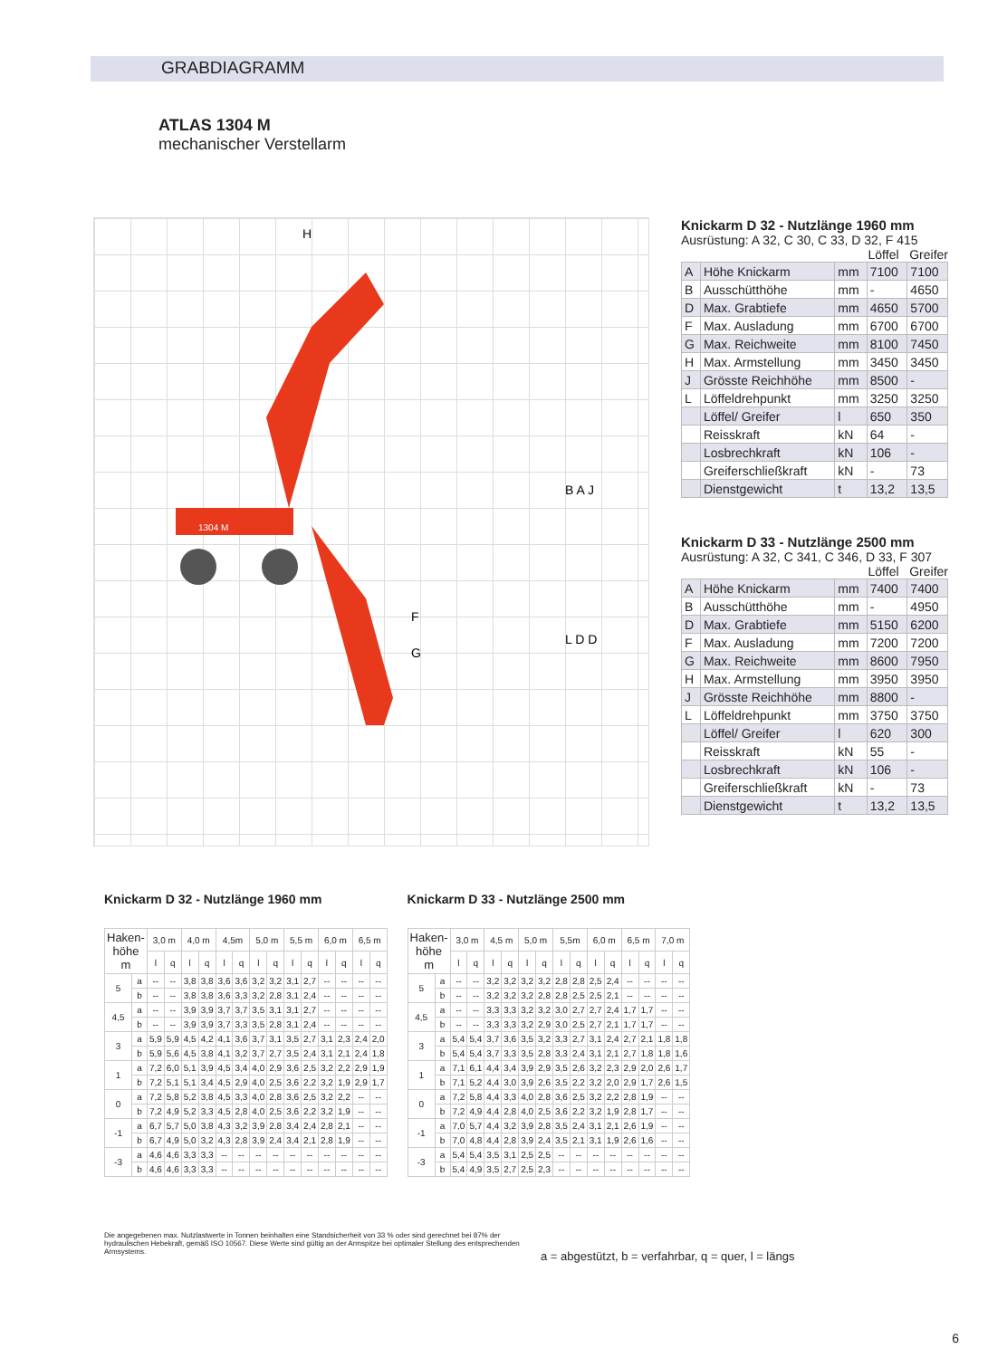GRABDIAGRAMM
ATLAS 1304 M
mechanischer Verstellarm
H
B A J
L D D
F
G
1304 M
Knickarm D 32 - Nutzlänge 1960 mm
Ausrüstung: A 32, C 30, C 33, D 32, F 415
Löffel Greifer
| A | Höhe Knickarm | mm | 7100 | 7100 |
| B | Ausschütthöhe | mm | - | 4650 |
| D | Max. Grabtiefe | mm | 4650 | 5700 |
| F | Max. Ausladung | mm | 6700 | 6700 |
| G | Max. Reichweite | mm | 8100 | 7450 |
| H | Max. Armstellung | mm | 3450 | 3450 |
| J | Grösste Reichhöhe | mm | 8500 | - |
| L | Löffeldrehpunkt | mm | 3250 | 3250 |
| | Löffel/ Greifer | l | 650 | 350 |
| | Reisskraft | kN | 64 | - |
| | Losbrechkraft | kN | 106 | - |
| | Greiferschließkraft | kN | - | 73 |
| | Dienstgewicht | t | 13,2 | 13,5 |
Knickarm D 33 - Nutzlänge 2500 mm
Ausrüstung: A 32, C 341, C 346, D 33, F 307
Löffel Greifer
| A | Höhe Knickarm | mm | 7400 | 7400 |
| B | Ausschütthöhe | mm | - | 4950 |
| D | Max. Grabtiefe | mm | 5150 | 6200 |
| F | Max. Ausladung | mm | 7200 | 7200 |
| G | Max. Reichweite | mm | 8600 | 7950 |
| H | Max. Armstellung | mm | 3950 | 3950 |
| J | Grösste Reichhöhe | mm | 8800 | - |
| L | Löffeldrehpunkt | mm | 3750 | 3750 |
| | Löffel/ Greifer | l | 620 | 300 |
| | Reisskraft | kN | 55 | - |
| | Losbrechkraft | kN | 106 | - |
| | Greiferschließkraft | kN | - | 73 |
| | Dienstgewicht | t | 13,2 | 13,5 |
Knickarm D 32 - Nutzlänge 1960 mm
| Haken- höhe m | | 3,0 m | | 4,0 m | | 4,5m | | 5,0 m | | 5,5 m | | 6,0 m | | 6,5 m | |
| --- | --- | --- | --- | --- | --- | --- | --- | --- | --- | --- | --- | --- | --- | --- | --- |
| | | l | q | l | q | l | q | l | q | l | q | l | q | l | q |
| 5 | a | -- | -- | 3,8 | 3,8 | 3,6 | 3,6 | 3,2 | 3,2 | 3,1 | 2,7 | -- | -- | -- | -- |
| | b | -- | -- | 3,8 | 3,8 | 3,6 | 3,3 | 3,2 | 2,8 | 3,1 | 2,4 | -- | -- | -- | -- |
| 4,5 | a | -- | -- | 3,9 | 3,9 | 3,7 | 3,7 | 3,5 | 3,1 | 3,1 | 2,7 | -- | -- | -- | -- |
| | b | -- | -- | 3,9 | 3,9 | 3,7 | 3,3 | 3,5 | 2,8 | 3,1 | 2,4 | -- | -- | -- | -- |
| 3 | a | 5,9 | 5,9 | 4,5 | 4,2 | 4,1 | 3,6 | 3,7 | 3,1 | 3,5 | 2,7 | 3,1 | 2,3 | 2,4 | 2,0 |
| | b | 5,9 | 5,6 | 4,5 | 3,8 | 4,1 | 3,2 | 3,7 | 2,7 | 3,5 | 2,4 | 3,1 | 2,1 | 2,4 | 1,8 |
| 1 | a | 7,2 | 6,0 | 5,1 | 3,9 | 4,5 | 3,4 | 4,0 | 2,9 | 3,6 | 2,5 | 3,2 | 2,2 | 2,9 | 1,9 |
| | b | 7,2 | 5,1 | 5,1 | 3,4 | 4,5 | 2,9 | 4,0 | 2,5 | 3,6 | 2,2 | 3,2 | 1,9 | 2,9 | 1,7 |
| 0 | a | 7,2 | 5,8 | 5,2 | 3,8 | 4,5 | 3,3 | 4,0 | 2,8 | 3,6 | 2,5 | 3,2 | 2,2 | -- | -- |
| | b | 7,2 | 4,9 | 5,2 | 3,3 | 4,5 | 2,8 | 4,0 | 2,5 | 3,6 | 2,2 | 3,2 | 1,9 | -- | -- |
| -1 | a | 6,7 | 5,7 | 5,0 | 3,8 | 4,3 | 3,2 | 3,9 | 2,8 | 3,4 | 2,4 | 2,8 | 2,1 | -- | -- |
| | b | 6,7 | 4,9 | 5,0 | 3,2 | 4,3 | 2,8 | 3,9 | 2,4 | 3,4 | 2,1 | 2,8 | 1,9 | -- | -- |
| -3 | a | 4,6 | 4,6 | 3,3 | 3,3 | -- | -- | -- | -- | -- | -- | -- | -- | -- | -- |
| | b | 4,6 | 4,6 | 3,3 | 3,3 | -- | -- | -- | -- | -- | -- | -- | -- | -- | -- |
Knickarm D 33 - Nutzlänge 2500 mm
| Haken- höhe m | | 3,0 m | | 4,5 m | | 5,0 m | | 5,5m | | 6,0 m | | 6,5 m | | 7,0 m | |
| --- | --- | --- | --- | --- | --- | --- | --- | --- | --- | --- | --- | --- | --- | --- | --- |
| | | l | q | l | q | l | q | l | q | l | q | l | q | l | q |
| 5 | a | -- | -- | 3,2 | 3,2 | 3,2 | 3,2 | 2,8 | 2,8 | 2,5 | 2,4 | -- | -- | -- | -- |
| | b | -- | -- | 3,2 | 3,2 | 3,2 | 2,8 | 2,8 | 2,5 | 2,5 | 2,1 | -- | -- | -- | -- |
| 4,5 | a | -- | -- | 3,3 | 3,3 | 3,2 | 3,2 | 3,0 | 2,7 | 2,7 | 2,4 | 1,7 | 1,7 | -- | -- |
| | b | -- | -- | 3,3 | 3,3 | 3,2 | 2,9 | 3,0 | 2,5 | 2,7 | 2,1 | 1,7 | 1,7 | -- | -- |
| 3 | a | 5,4 | 5,4 | 3,7 | 3,6 | 3,5 | 3,2 | 3,3 | 2,7 | 3,1 | 2,4 | 2,7 | 2,1 | 1,8 | 1,8 |
| | b | 5,4 | 5,4 | 3,7 | 3,3 | 3,5 | 2,8 | 3,3 | 2,4 | 3,1 | 2,1 | 2,7 | 1,8 | 1,8 | 1,6 |
| 1 | a | 7,1 | 6,1 | 4,4 | 3,4 | 3,9 | 2,9 | 3,5 | 2,6 | 3,2 | 2,3 | 2,9 | 2,0 | 2,6 | 1,7 |
| | b | 7,1 | 5,2 | 4,4 | 3,0 | 3,9 | 2,6 | 3,5 | 2,2 | 3,2 | 2,0 | 2,9 | 1,7 | 2,6 | 1,5 |
| 0 | a | 7,2 | 5,8 | 4,4 | 3,3 | 4,0 | 2,8 | 3,6 | 2,5 | 3,2 | 2,2 | 2,8 | 1,9 | -- | -- |
| | b | 7,2 | 4,9 | 4,4 | 2,8 | 4,0 | 2,5 | 3,6 | 2,2 | 3,2 | 1,9 | 2,8 | 1,7 | -- | -- |
| -1 | a | 7,0 | 5,7 | 4,4 | 3,2 | 3,9 | 2,8 | 3,5 | 2,4 | 3,1 | 2,1 | 2,6 | 1,9 | -- | -- |
| | b | 7,0 | 4,8 | 4,4 | 2,8 | 3,9 | 2,4 | 3,5 | 2,1 | 3,1 | 1,9 | 2,6 | 1,6 | -- | -- |
| -3 | a | 5,4 | 5,4 | 3,5 | 3,1 | 2,5 | 2,5 | -- | -- | -- | -- | -- | -- | -- | -- |
| | b | 5,4 | 4,9 | 3,5 | 2,7 | 2,5 | 2,3 | -- | -- | -- | -- | -- | -- | -- | -- |
Die angegebenen max. Nutzlastwerte in Tonnen beinhalten eine Standsicherheit von 33 % oder sind gerechnet bei 87% der hydraulischen Hebekraft, gemäß ISO 10567. Diese Werte sind gültig an der Armspitze bei optimaler Stellung des entsprechenden Armsystems.
a = abgestützt, b = verfahrbar, q = quer, l = längs
6